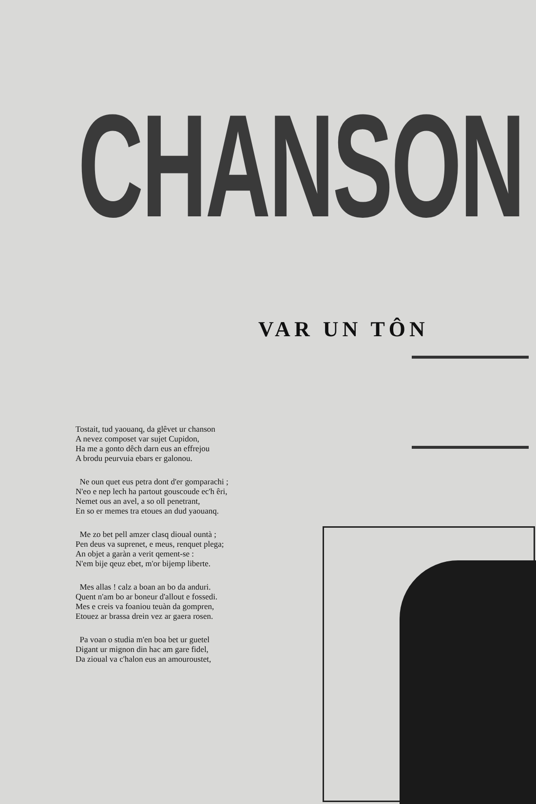CHANSON
VAR UN TÔN
Tostait, tud yaouanq, da glêvet ur chanson
A nevez composet var sujet Cupidon,
Ha me a gonto dêch darn eus an effrejou
A brodu peurvuia ebars er galonou.
Ne oun quet eus petra dont d'er gomparachi ;
N'eo e nep lech ha partout gouscoude ec'h êri,
Nemet ous an avel, a so oll penetrant,
En so er memes tra etoues an dud yaouanq.
Me zo bet pell amzer clasq dioual ountà ;
Pen deus va suprenet, e meus, renquet plega;
An objet a garàn a verit qement-se :
N'em bije qeuz ebet, m'or bijemp liberte.
Mes allas ! calz a boan an bo da anduri.
Quent n'am bo ar boneur d'allout e fossedi.
Mes e creis va foaniou teuàn da gompren,
Etouez ar brassa drein vez ar gaera rosen.
Pa voan o studia m'en boa bet ur guetel
Digant ur mignon din hac am gare fidel,
Da zioual va c'halon eus an amouroustet,